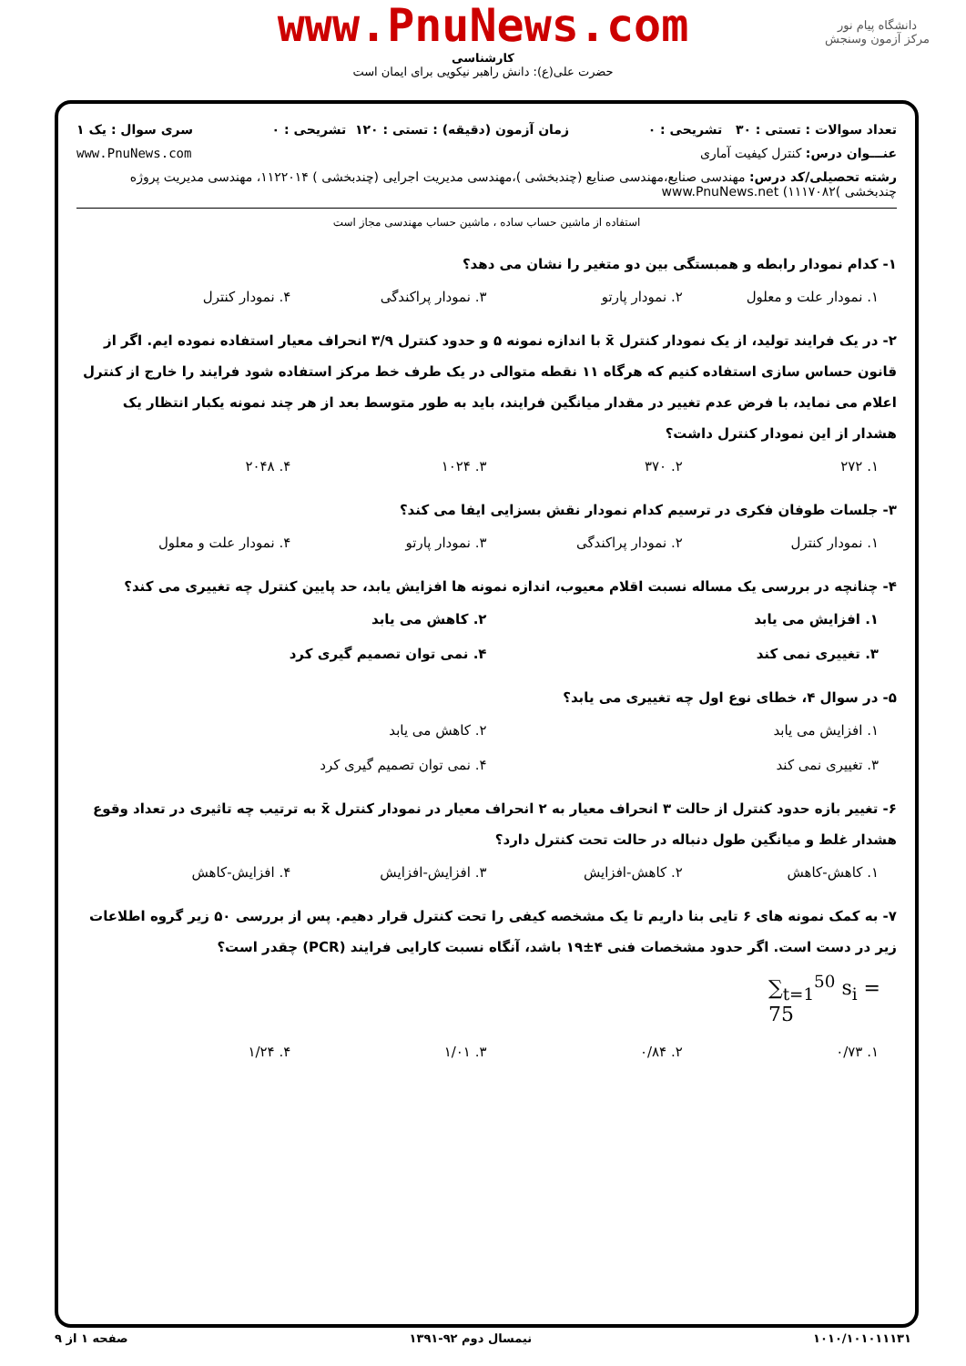www.PnuNews.com
کارشناسی
حضرت علی(ع): دانش راهبر نیکویی برای ایمان است
دانشگاه پیام نور
مرکز آزمون وسنجش
تعداد سوالات : تستی : ۳۰ تشریحی : ۰ زمان آزمون (دقیقه) : تستی : ۱۲۰ تشریحی : ۰ سری سوال : یک ۱
عنـــوان درس: کنترل کیفیت آماری www.PnuNews.com
رشته تحصیلی/کد درس: مهندسی صنایع،مهندسی صنایع (چندبخشی )،مهندسی مدیریت اجرایی (چندبخشی ) ۱۱۲۲۰۱۴، مهندسی مدیریت پروژه چندبخشی )۱۱۱۷۰۸۲) www.PnuNews.net
استفاده از ماشین حساب ساده ، ماشین حساب مهندسی مجاز است
۱- کدام نمودار رابطه و همبستگی بین دو متغیر را نشان می دهد؟
۱. نمودار علت و معلول ۲. نمودار پارتو ۳. نمودار پراکندگی ۴. نمودار کنترل
۲- در یک فرایند تولید، از یک نمودار کنترل x̄ با اندازه نمونه ۵ و حدود کنترل ۳/۹ انحراف معیار استفاده نموده ایم. اگر از قانون حساس سازی استفاده کنیم که هرگاه ۱۱ نقطه متوالی در یک طرف خط مرکز استفاده شود فرایند را خارج از کنترل اعلام می نماید، با فرض عدم تغییر در مقدار میانگین فرایند، باید به طور متوسط بعد از هر چند نمونه یکبار انتظار یک هشدار از این نمودار کنترل داشت؟
۱. ۲۷۲ ۲. ۳۷۰ ۳. ۱۰۲۴ ۴. ۲۰۴۸
۳- جلسات طوفان فکری در ترسیم کدام نمودار نقش بسزایی ایفا می کند؟
۱. نمودار کنترل ۲. نمودار پراکندگی ۳. نمودار پارتو ۴. نمودار علت و معلول
۴- چنانچه در بررسی یک مساله نسبت اقلام معیوب، اندازه نمونه ها افزایش یابد، حد پایین کنترل چه تغییری می کند؟
۱. افزایش می یابد ۲. کاهش می یابد
۳. تغییری نمی کند ۴. نمی توان تصمیم گیری کرد
۵- در سوال ۴، خطای نوع اول چه تغییری می یابد؟
۱. افزایش می یابد ۲. کاهش می یابد
۳. تغییری نمی کند ۴. نمی توان تصمیم گیری کرد
۶- تغییر بازه حدود کنترل از حالت ۳ انحراف معیار به ۲ انحراف معیار در نمودار کنترل x̄ به ترتیب چه تاثیری در تعداد وقوع هشدار غلط و میانگین طول دنباله در حالت تحت کنترل دارد؟
۱. کاهش-کاهش ۲. کاهش-افزایش ۳. افزایش-افزایش ۴. افزایش-کاهش
۷- به کمک نمونه های ۶ تایی بنا داریم تا یک مشخصه کیفی را تحت کنترل قرار دهیم. پس از بررسی ۵۰ زیر گروه اطلاعات زیر در دست است. اگر حدود مشخصات فنی ۴±۱۹ باشد، آنگاه نسبت کارایی فرایند (PCR) چقدر است؟
∑<sub>t=1</sub><sup>50</sup> s<sub>i</sub> = 75
۱. ۰/۷۳ ۲. ۰/۸۴ ۳. ۱/۰۱ ۴. ۱/۲۴
۱۰۱۰/۱۰۱۰۱۱۱۳۱ نیمسال دوم ۹۲-۱۳۹۱ صفحه ۱ از ۹